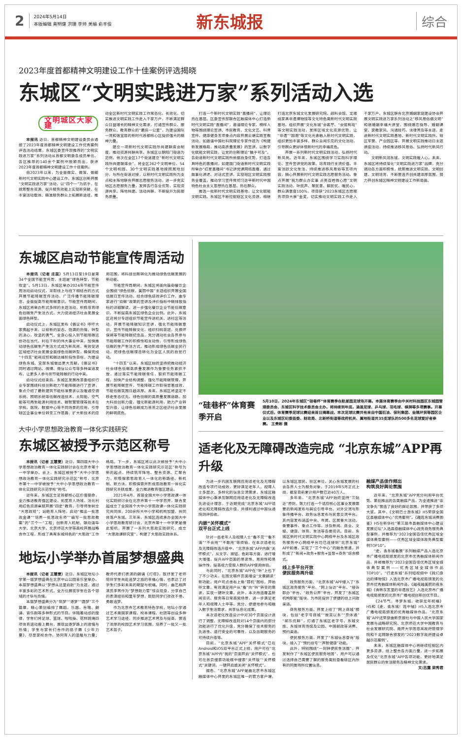2
2024年5月14日
本版编辑 黄明健 洪珊 李帅 美编 俞丰俊
新东城报
综合
2023年度首都精神文明建设工作十佳案例评选揭晓
东城区“文明实践进万家”系列活动入选
文明城区大家建
本报讯 近日，首都精神文明建设委员会通报了2023年度首都精神文明建设工作优秀案例评选活动结果，东城区委宣传部推荐的“文明实践进万家”系列活动从首都文明委各成员单位、各区推荐的140余个案例中脱颖而出，获评2023年度首都精神文明建设工作十佳案例。
自2023年以来，为全面做实、做深、做细新时代文明实践中心建设工作，东城区创新开展“文明实践进万家”活动，以“四个一”为抓手，在统筹整合资源、提升服务效能上实现新突破，在丰富活动载体、精准服务群众上拓展新途径，推动全区新时代文明实践工作常态化、长效化，切实推进文明实践工作走入千家万户，不断满足群众日益增长的精神文化需求，打通宣传群众、服务群众、教育群众的“最后一公里”，为建设国际一流和谐宜居的新时代首都核心区提供强大的精神力量。
建立一项新时代文明实践所共建联席会制度，推动资源共联共享。东城区以朝阳门街道为范例，依次在全区17个街道建立“新时代文明实践所共建联席会”，将全区262个文明单位、54个文明校园、30个文明实践基地按照属地划分，与所在街道对接，以新时代文明实践所为支点和主阵地联合开展志愿服务活动，进一步充实地区志愿服务力量，发挥各行各业优势，实现资源共享、阵地共建、活动共联，不断提升为民服务质量。
打造一个新时代文明实践“直播间”，让理论热在基层。区委宣传部联合区融媒体中心打造新时代文明实践“直播间”，邀请理论专家、榜样人物等围绕理论宣讲、市民教育、文化文艺、科普宣传、健康健身五项重点内容开展云端实践宣教活动，如邀请中国社科院理论专家作题为《构建新发展格局，推动高质量发展》的宣讲，以数字化赋能文明实践，让党的创新理论“触手可及”。各街道新时代文明实践所依据自身优势，打造各具特色的直播间，如建国门街道新时代文明实践所举办“红星直播间”书记讲党课网络直播，通过故事化讲述、对话式宣讲，实现辖区文明实践服务全覆盖，推动学习宣传贯彻习近平新时代中国特色社会主义思想热在基层、热在群众。
推选一批新时代文明实践基地，让文化赋能文明实践。东城区不断挖掘辖区文化资源，相继打造北京东城文化发展研究院、颜料会馆、龙顺成家具非遗博物馆等文化特色类新时代文明实践基地，组织开展“文化东城”会客厅、“会馆有戏”等文明实践活动，发挥区域文化资源优势，让“非遗”“国潮”等文化元素融入新时代文明实践，组织更加丰富多样、群众喜闻乐见的文化活动，引导群众更好体悟新时代的幸福底色。
开展一系列新时代文明实践活动，弘扬时代新风尚。近年来，东城区围绕学习实践科学理论、宣传宣讲党的政策、培育践行主流价值、丰富活跃文化生活、持续推进移风易俗等五项内容，精心开展新时代文明实践志愿服务活动。重点开展“我为群众办实事 点亮百姓微心愿”文明实践活动，听民声、聚民意、解民忧、暖民心，群众满意度100%，项目获“2023东城区志愿服务项目大赛”金奖，切实推动文明实践工作走入千家万户。东城区联合北京婚姻家庭建设协会开展文明实践进万家系列活动之“移风易俗倡文明”和谐婚姻幸福大讲堂，围绕婚恋指导、婚姻课堂、家教家风、沟通技巧、法律普及等主题，走进新时代文明实践基地、新时代文明实践所、辖区军营、产业园区等，开展文明实践推动日主题讲座活动，持续推进移风易俗、弘扬时代新风行动。
文明新风润东城，文明实践暖人心。未来，东城区将持续深化“文明实践进万家”品牌，充分调动各方面积极性，统筹推进文明实践、文明创建、文明培育，不断营造齐创共建浓厚氛围，努力开创东城区精神文明建设工作新局面。
东城区启动节能宣传周活动
本报讯（记者 庄蕊）5月13日至19日是第34个全国节能宣传周，主题是“绿色转型，节能攻坚”。5月13日，东城区举办2024年节能宣传周活动启动仪式，采取线上与线下相结合的方式开展节能降碳宣传活动，广泛传播节能降碳理念，全面提高节能降碳意识。节能宣传周期间，东城区将举办形式多样的主题活动，积极培育绿色低碳生产生活方式，大力促进经济社会发展全面绿色转型。
启动仪式上，东城区发布《倡议书》呼吁大家携起手来，以崭新的姿态、饱满的热情，转型的决心，攻坚的勇气，全身心投入到节能降碳这份功在当代、利在千秋的伟大事业中来，加快推动绿色低碳生产生活方式成为新风尚，有效促进区域经济社会发展全面绿色低碳转型，确保完成“十四五”能耗双控和碳达峰阶段性目标，为建设绿色东城、宜居东城做出更大贡献。《倡议书》同时通过网站、微博、微信公众号等多种渠道发布，让更多人参与到节能降碳的行动中来。
启动仪式结束后，东城区发展改革委组织行业专家围绕科技创新助力节能降碳进行了宣讲，重点介绍了最新建筑节能标准要求以及暖通空调系统、照明系统等低碳改造技术，太阳能、空气能等可再生能源利用技术、碳智慧管理等技术在学校、医院、数据中心等不同场景的应用，引导辖区企事业单位转变工作思路，扩大新技术的应用范围，将科技创新转化为推动绿色低碳发展的新动能。
节能宣传周期间，东城区将面向簋街餐饮企业围绕“绿色低碳，美丽中国”主题组织开展全国低碳日宣传活动，结合绿色绩效评价工作，由专家进行“双碳”政策的宣讲及评价指标中碳排放指标的详细解读，进一步强化餐饮企业节能低碳意识，不断提高东城区绿色企业比例。此外，东城区还将分专题组织节能宣传进机关、进社区等活动，开展节能降碳知识宣讲，强化节能降碳意识，宣传节能降碳文化，组织扫码答题，兑换环保袋等节能降碳纪念品，充分调动社会各界参与节能降碳工作的积极性和主动性，引导形成绿色低碳的生产生活方式，推动形成绿色低碳全民行动，把绿色低碳理念转化为全区人民的自觉行动。
“十四五”以来，东城区始终坚持把推动经济社会绿色低碳高质量发展作为重要任务紧抓不放，通过落实节能降碳责任，狠抓节能降碳工程，加快产业结构调整，强化节能降碳管理，开展节能降碳宣传，节能降碳工作取得显著成效，节能低碳氛围日趋浓厚。未来，东城区将坚定不移走生态优先、绿色低碳的高质量发展道路，加大科技创新力度，强化新能源利用，助力产业转型升级，让绿色低碳成为首善之区经济社会发展的鲜明底色。
大中小学思想政治教育一体化实践研究
东城区被授予示范区称号
本报讯（记者 王慧雯）近日，第四届大中小学思想政治教育一体化实践研讨会在北京市第十一中学举办。会上，东城区被授予“大中小学思想政治教育一体化实践研究示范区”称号，北京市第十一中学被授予“大中小学思想政治教育一体化实践研究示范学校”称号。
近年来，东城区立足首都核心区价值使命，全力推进教育强区建设，拓宽育人场域，活化利用红色资源禀赋开展“四史”教育，引导师生树立“大思政观”；站稳育人阵地，启动“推出一批思政金课”“培养一批思政名师”“编写一批思政教案”的“三个一”工程；创新育人机制，联动清华大学、北京大学、北京师范大学等高校开展战略合作工程，形成了具有东城特色的“大思政”工作格局。下一步，东城区将以此次被授予“大中小学思想政治教育一体化实践研究示范区”称号为新的起点，持续筑牢阵地、整合资源、汇聚合力，积极探索思政育人一体化的新路径、新机制、新方法，积极探索并形成思政教育一体化实践研究丰硕成果，全力推进教育强区建设。
2021年4月，首届全国大中小学思政课一体化实践研讨会在北京市第十一中学召开，联合发起成立了全国首个大中小学思政课一体化实践研究共同体，200余所大中小学和机构加盟，共同体落户东城。三年来，东城区连续承办全国大中小学思政教育研讨会，北京市第十一中学更是借此契机，开展了一系列大思政实践研究，成立“大思政课研究室”，构建了大思政实践体系。
地坛小学举办首届梦想盛典
本报讯（记者 王慧雯）近日，东城区地坛小学第一届梦想盛典在北京中山公园音乐堂举办。本届梦想盛典以“梦想从这里启航”为主题，通过丰富多彩的艺术形式，全方位展现学生在各个领域的才华与热情。
本届梦想盛典分为“筑梦”“逐梦”“圆梦”三个篇章，精心策划编排了舞蹈、乐器、合唱、朗诵、音乐剧等多种形式的节目。伴随着动感的旋律，学生们将足球、篮球、啦啦操、花样跳绳四项体育运动搬上舞台，展现出逐梦路上的激情与热情；学生与家长们合作的扇子舞《少年力量》，尽显家校合作、协同育人的温暖与力量；教师代表们表演的朗诵《灯塔》，既抒发了老师陪伴学生共赴追梦之旅的幸福心情，也表达了对学生们多彩未来的期望与祝福。同时，曲艺相声演员李菁作为“梦想助力官”惊喜现身，分享自己的表演经验和童年梦想，鼓励同学们孜孜不倦、勇敢追梦。
作为北京市艺术教育特色学校，地坛小学通过艺术类国家课程、校本课程、社团等创设多种艺术学习途径，同步推进艺术普及与提高，营造了浓厚的校园艺术学习氛围，培养了一批又一批艺术苗子。
“硅巷杯”体育赛季开启
5月10日，2024年东城区“硅巷杯”体育赛季在航星园足球场开幕。本届体育赛季由中关村科技园区东城园管理委员会、东城区科学技术委员会主办，将持续到年底，涵盖足球、乒乓球、羽毛球、棋牌等多项赛事。开幕仪式后，体育赛季足球比赛迎来首日揭幕战，本次足球比赛共有来自中国石油、保利集团、金隅环贸等园区企业以及东城区纪委监委、财政局、北新桥街道等政府机关、属地街道共35支球队的500多名足球爱好者参赛。 王贵彬 摄
适老化及无障碍改造完成 “北京东城”APP再升级
为进一步巩固互联网应用适老化及无障碍改造专项行动成效，更好满足老年人、视障人士多层次、多样化的信息交流需求，东城区融媒体中心秉承互联网应用适老化及无障碍改造先进设计理念，于近期完成“北京东城”APP适老化和无障碍改造升级，并顺利通过中国信通院测评验收。
内嵌“关怀模式”
双平台正式上线
针对一些老年人及视障人士“看不见”“看不清”“不会用”“不敢用”等烦恼，在本次适老化及无障碍改造升级中，“北京东城”APP内嵌“关怀模式”，从文字、按钮、色彩等方面，进行增大增强，提升APP页面的易读性、易用性和易操作性，提高视力受限人群的APP使用体验。
与此同时，“北京东城”APP在“听”上也下了不少功夫，在图文稿件页面增设“文章朗读”新功能，用户可点击右上角“耳机”图标，开始听文章，有效满足用户从“看”向“听”转变的需求，实现一键听文章。此外，本次改造覆盖新闻资讯、服务等日常高频场景，进一步满足老年人和视障人士平等、充分、便捷地参与和融入数字生活需求，共享信息化成果。
本次适老化改造设计中对30个页面设计进行了调整，无障碍改造则对14个页面内的部分功能进行了优化升级，充分确保了技术服务的先进性、运行安全的可靠性，以及后期服务的可持续升级等。
目前，“北京东城”APP“关怀模式”已在Android和iOS双平台正式上线，用户可在“北京东城”APP内“我的”页面开启“关怀模式”，也可在首页搜索功能框中搜索“关怀版”“关怀模式”关键词，一键开启或关闭“关怀模式”。
据悉，“北京东城”APP是由北京市东城区融媒体中心开发的东城区唯一的官方客户端，以东城区居民、驻区单位、关心东城发展的社会各界人士为服务对象，于2019年5月正式上线，截至目前累计用户数已近40万人。
多年来，“北京东城”APP始终坚持“三贴近”原则，致力打造一个适应核心区事业发展需要的新闻发布与舆论引导平台、对外交流与形象传播平台、政务信息发布与民意交流平台。其内容发布涵盖中央、市属、区属重大活动、重要事件、重点工作等，涉及新闻、商业、文娱、健康、体育、生活等各类资讯。目前，东城区新时代文明实践中心网络平台及东城区政务服务中心网络平台均已连接到“北京东城”APP前端，实现了“三个中心”的融合贯通，并形成了“新闻+政务+服务+监督+商务”综合模式。
线上多平台开放
便民服务再升级
政务服务方面，“北京东城”APP接入了“东城区政务服务”平台、“网上信访”平台、“接诉即办”平台、“政务公开”平台，开发了“东城区机构职能”版块，为市民提供了便捷的线上问政渠道。
商务服务方面，开发上线了“网上商城”模块，包括“老字号商城”“故宫以东”“京体通”“邮乐优鲜”，打通了东城区老字号、东城文旅、东城体育场馆及公园、中国邮政等消费、预约渠道。
便民服务方面，开发了“东城信息查询”版块，接入了“预约挂号”“声智健康”功能。
此外，特别围绕“一刻钟便民生活圈”，开发制作了“东城区便民服务地图”，用户可以通过选择自己需要了解的服务类别查看辖区内所有的同类场所位置信息。
融媒产品佳作频出
构筑良好舆论氛围
近年来，“北京东城”APP充分利用平台优势、策划推出的各类融媒产品，为全速推进“崇文争先”营造了良好的舆论氛围，并荣获了多项大奖。其中，《文明巴士游东城》H5荣获全国区县融媒体中心“优秀案例”。《趣逛东城消费图鉴》H5在新华社“第三届市县融媒体中心建设发展论坛”入选县级融媒体中心政务商务服务典型事例，并推荐为“2023全国百佳优秀区域全媒体典型案例——优秀区域全媒体政务典型案例TOP10”。
“走，去东城看展”系列融媒产品入选北京市广播电视局颁发的北京市优秀融媒体新闻作品，并被推荐为“2023全国百佳优秀区域全媒体典型案例——优秀区域全媒体作品TOP10”。“行走东城”系列短视频中《我们身边的博物馆》入选北京市广播电视局颁发的北京市优秀融媒体新闻作品，《越夜越美丽的夜东城》《青砖灰瓦里的非遗技艺》入选北京市广播电视局颁发的北京市广播电视创新创优节目。
《24节气，寻梦东城，收获龙年祝福》H5和《走，去东城！逛中轴》H5入选北京市广播电视局颁发的优秀融媒体作品。“北京东城”APP还荣获由新京报社与中国人民大学国家发展与战略研究院、北京师范大学中国教育与社会发展研究院、南开大学周恩来政府管理学院和千龙网联合颁发的“2023数字政府建设卓越示范案例”。
未来，东城区融媒体中心将继续挖掘区内更多资源，线上整合各方面力量，进一步拓展及优化“北京东城”APP各项功能，更好地满足居民群众的生活服务及精神文化需求。
文/吕露 梁秀君